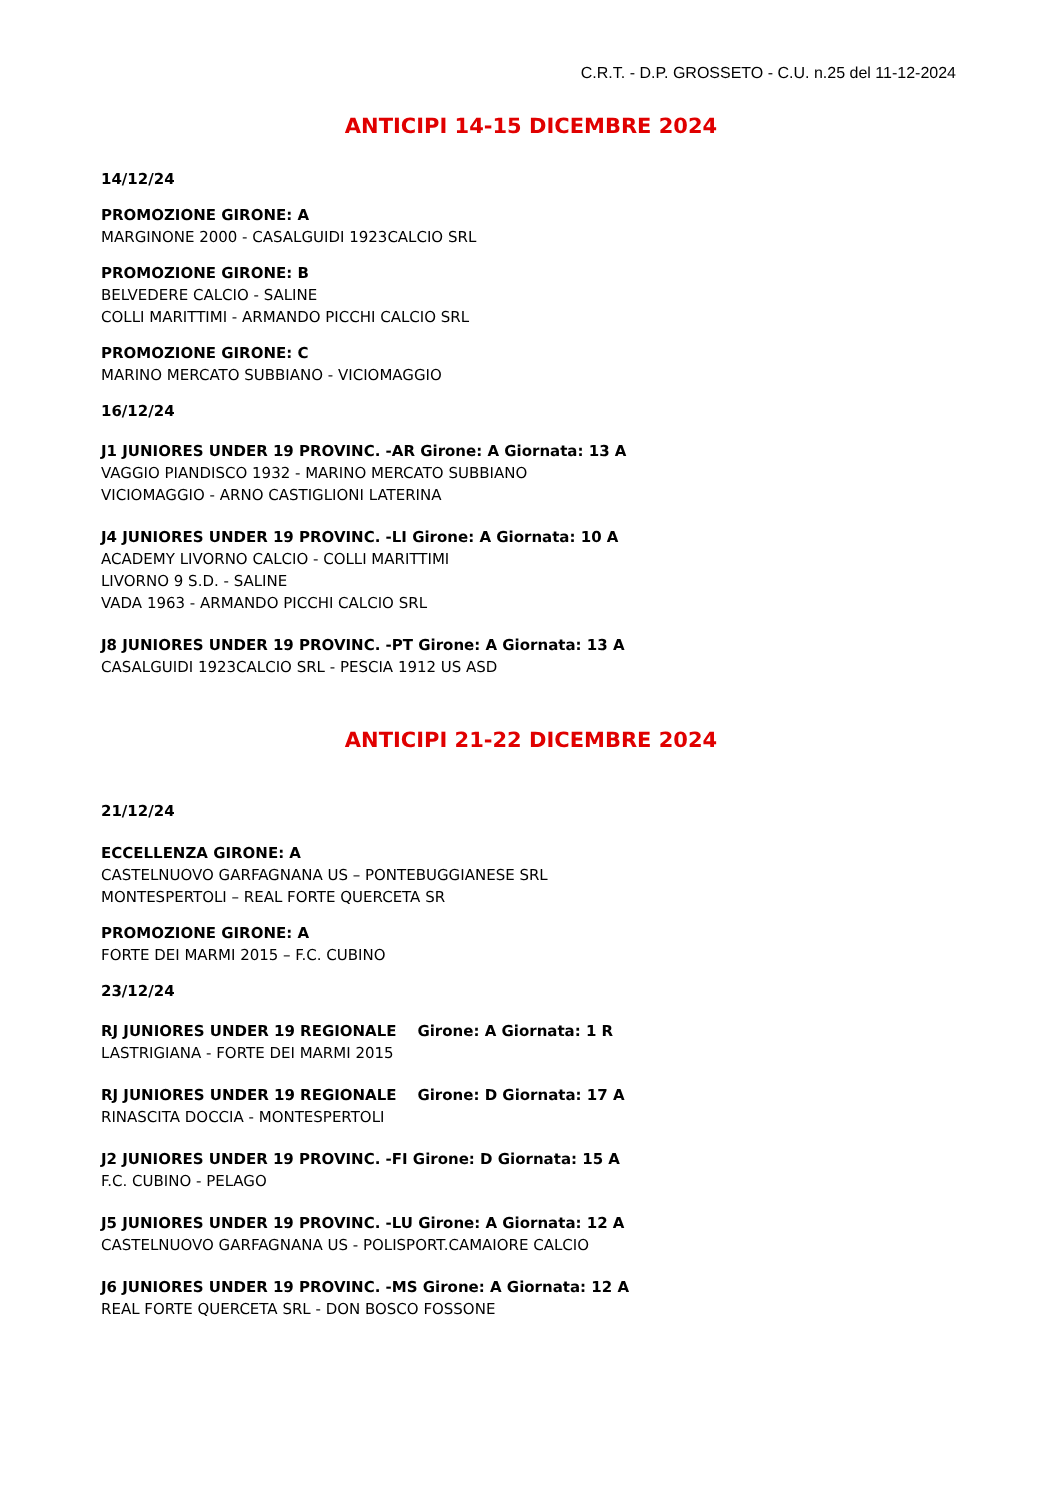C.R.T. - D.P. GROSSETO - C.U. n.25 del 11-12-2024
ANTICIPI 14-15 DICEMBRE 2024
14/12/24
PROMOZIONE GIRONE: A
MARGINONE 2000 - CASALGUIDI 1923CALCIO SRL
PROMOZIONE GIRONE: B
BELVEDERE CALCIO - SALINE
COLLI MARITTIMI - ARMANDO PICCHI CALCIO SRL
PROMOZIONE GIRONE: C
MARINO MERCATO SUBBIANO - VICIOMAGGIO
16/12/24
J1 JUNIORES UNDER 19 PROVINC. -AR Girone: A Giornata: 13 A
VAGGIO PIANDISCO 1932 - MARINO MERCATO SUBBIANO
VICIOMAGGIO - ARNO CASTIGLIONI LATERINA
J4 JUNIORES UNDER 19 PROVINC. -LI Girone: A Giornata: 10 A
ACADEMY LIVORNO CALCIO - COLLI MARITTIMI
LIVORNO 9 S.D. - SALINE
VADA 1963 - ARMANDO PICCHI CALCIO SRL
J8 JUNIORES UNDER 19 PROVINC. -PT Girone: A Giornata: 13 A
CASALGUIDI 1923CALCIO SRL - PESCIA 1912 US ASD
ANTICIPI 21-22 DICEMBRE 2024
21/12/24
ECCELLENZA GIRONE: A
CASTELNUOVO GARFAGNANA US – PONTEBUGGIANESE SRL
MONTESPERTOLI – REAL FORTE QUERCETA SR
PROMOZIONE GIRONE: A
FORTE DEI MARMI 2015 – F.C. CUBINO
23/12/24
RJ JUNIORES UNDER 19 REGIONALE Girone: A Giornata: 1 R
LASTRIGIANA - FORTE DEI MARMI 2015
RJ JUNIORES UNDER 19 REGIONALE Girone: D Giornata: 17 A
RINASCITA DOCCIA - MONTESPERTOLI
J2 JUNIORES UNDER 19 PROVINC. -FI Girone: D Giornata: 15 A
F.C. CUBINO - PELAGO
J5 JUNIORES UNDER 19 PROVINC. -LU Girone: A Giornata: 12 A
CASTELNUOVO GARFAGNANA US - POLISPORT.CAMAIORE CALCIO
J6 JUNIORES UNDER 19 PROVINC. -MS Girone: A Giornata: 12 A
REAL FORTE QUERCETA SRL - DON BOSCO FOSSONE